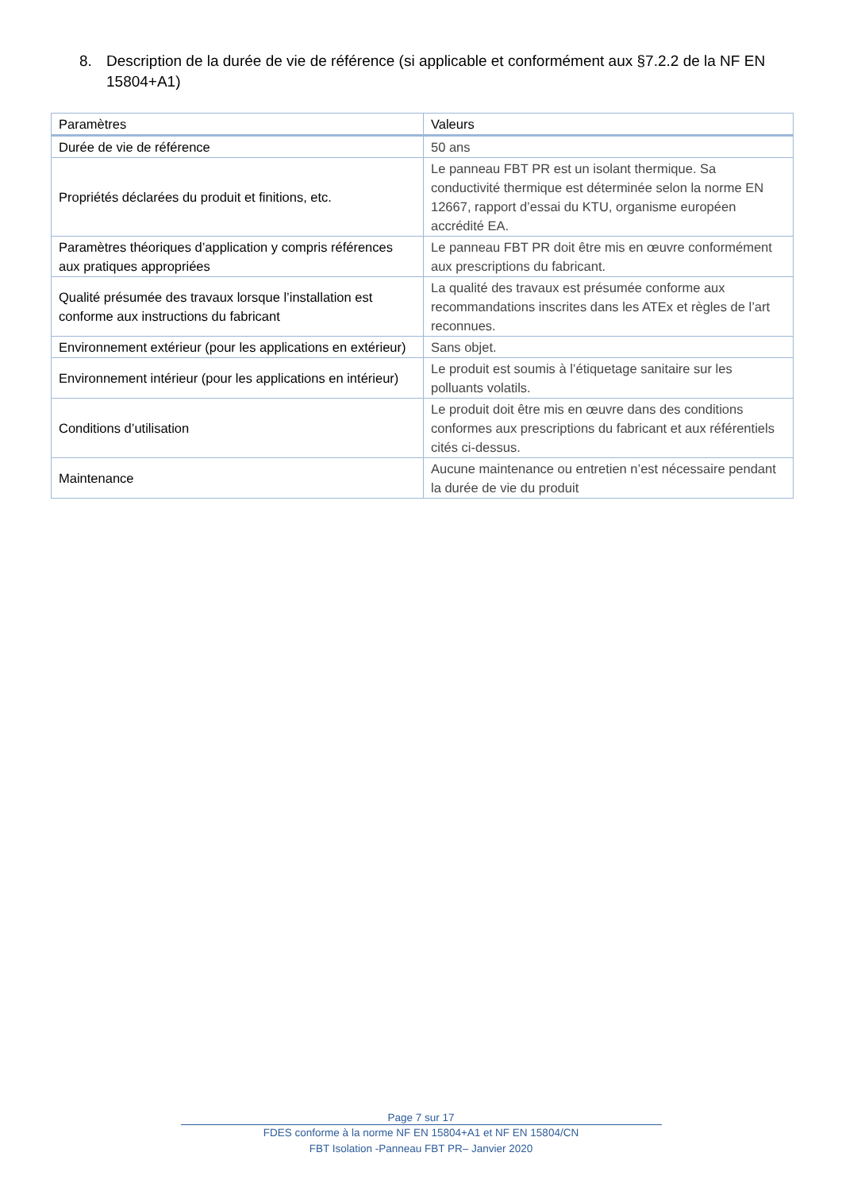8. Description de la durée de vie de référence (si applicable et conformément aux §7.2.2 de la NF EN 15804+A1)
| Paramètres | Valeurs |
| --- | --- |
| Durée de vie de référence | 50 ans |
| Propriétés déclarées du produit et finitions, etc. | Le panneau FBT PR est un isolant thermique. Sa conductivité thermique est déterminée selon la norme EN 12667, rapport d’essai du KTU, organisme européen accrédité EA. |
| Paramètres théoriques d’application y compris références aux pratiques appropriées | Le panneau FBT PR doit être mis en œuvre conformément aux prescriptions du fabricant. |
| Qualité présumée des travaux lorsque l’installation est conforme aux instructions du fabricant | La qualité des travaux est présumée conforme aux recommandations inscrites dans les ATEx et règles de l’art reconnues. |
| Environnement extérieur (pour les applications en extérieur) | Sans objet. |
| Environnement intérieur (pour les applications en intérieur) | Le produit est soumis à l’étiquetage sanitaire sur les polluants volatils. |
| Conditions d’utilisation | Le produit doit être mis en œuvre dans des conditions conformes aux prescriptions du fabricant et aux référentiels cités ci-dessus. |
| Maintenance | Aucune maintenance ou entretien n’est nécessaire pendant la durée de vie du produit |
Page 7 sur 17
FDES conforme à la norme NF EN 15804+A1 et NF EN 15804/CN
FBT Isolation -Panneau FBT PR– Janvier 2020